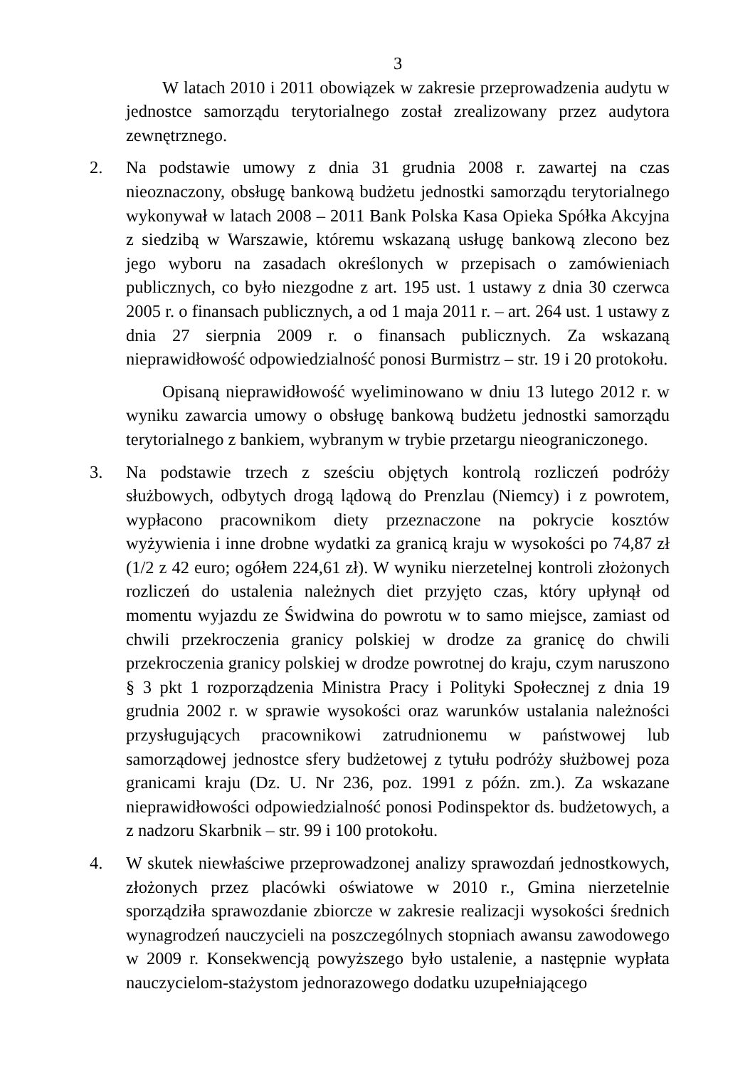3
W latach 2010 i 2011 obowiązek w zakresie przeprowadzenia audytu w jednostce samorządu terytorialnego został zrealizowany przez audytora zewnętrznego.
2. Na podstawie umowy z dnia 31 grudnia 2008 r. zawartej na czas nieoznaczony, obsługę bankową budżetu jednostki samorządu terytorialnego wykonywał w latach 2008 – 2011 Bank Polska Kasa Opieka Spółka Akcyjna z siedzibą w Warszawie, któremu wskazaną usługę bankową zlecono bez jego wyboru na zasadach określonych w przepisach o zamówieniach publicznych, co było niezgodne z art. 195 ust. 1 ustawy z dnia 30 czerwca 2005 r. o finansach publicznych, a od 1 maja 2011 r. – art. 264 ust. 1 ustawy z dnia 27 sierpnia 2009 r. o finansach publicznych. Za wskazaną nieprawidłowość odpowiedzialność ponosi Burmistrz – str. 19 i 20 protokołu.
Opisaną nieprawidłowość wyeliminowano w dniu 13 lutego 2012 r. w wyniku zawarcia umowy o obsługę bankową budżetu jednostki samorządu terytorialnego z bankiem, wybranym w trybie przetargu nieograniczonego.
3. Na podstawie trzech z sześciu objętych kontrolą rozliczeń podróży służbowych, odbytych drogą lądową do Prenzlau (Niemcy) i z powrotem, wypłacono pracownikom diety przeznaczone na pokrycie kosztów wyżywienia i inne drobne wydatki za granicą kraju w wysokości po 74,87 zł (1/2 z 42 euro; ogółem 224,61 zł). W wyniku nierzetelnej kontroli złożonych rozliczeń do ustalenia należnych diet przyjęto czas, który upłynął od momentu wyjazdu ze Świdwina do powrotu w to samo miejsce, zamiast od chwili przekroczenia granicy polskiej w drodze za granicę do chwili przekroczenia granicy polskiej w drodze powrotnej do kraju, czym naruszono § 3 pkt 1 rozporządzenia Ministra Pracy i Polityki Społecznej z dnia 19 grudnia 2002 r. w sprawie wysokości oraz warunków ustalania należności przysługujących pracownikowi zatrudnionemu w państwowej lub samorządowej jednostce sfery budżetowej z tytułu podróży służbowej poza granicami kraju (Dz. U. Nr 236, poz. 1991 z późn. zm.). Za wskazane nieprawidłowości odpowiedzialność ponosi Podinspektor ds. budżetowych, a z nadzoru Skarbnik – str. 99 i 100 protokołu.
4. W skutek niewłaściwe przeprowadzonej analizy sprawozdań jednostkowych, złożonych przez placówki oświatowe w 2010 r., Gmina nierzetelnie sporządziła sprawozdanie zbiorcze w zakresie realizacji wysokości średnich wynagrodzeń nauczycieli na poszczególnych stopniach awansu zawodowego w 2009 r. Konsekwencją powyższego było ustalenie, a następnie wypłata nauczycielom-stażystom jednorazowego dodatku uzupełniającego